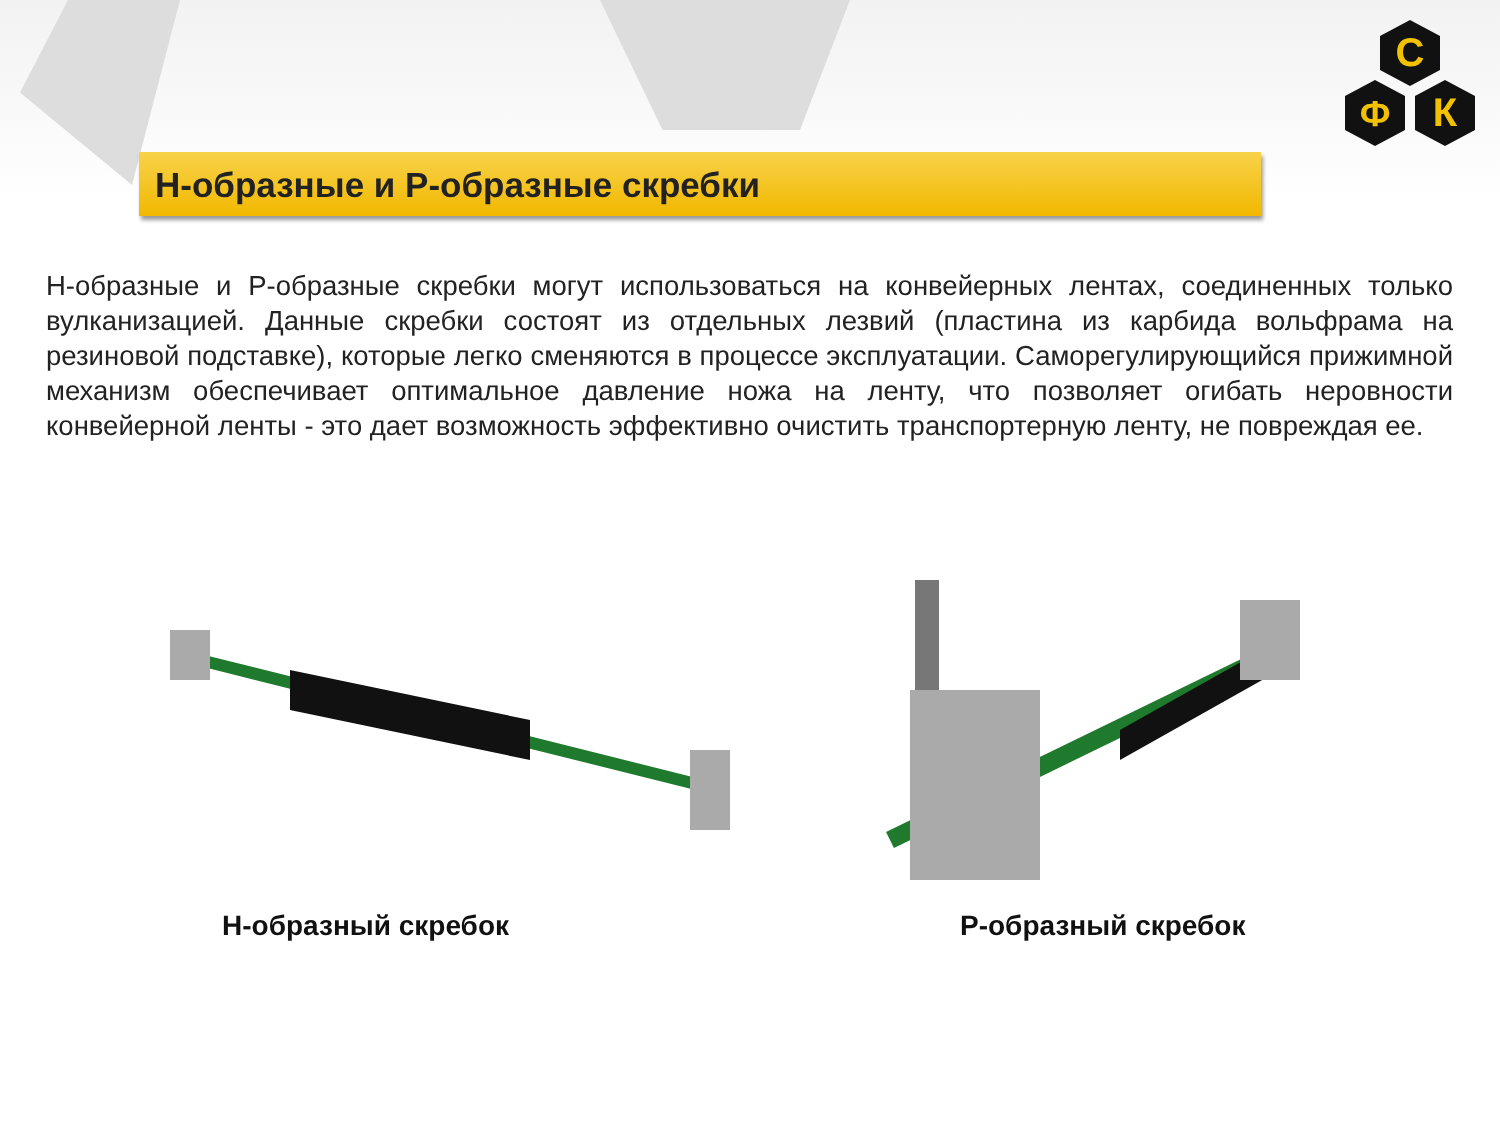Н-образные и Р-образные скребки
С
Ф
К
Н-образные и Р-образные скребки могут использоваться на конвейерных лентах, соединенных только вулканизацией. Данные скребки состоят из отдельных лезвий (пластина из карбида вольфрама на резиновой подставке), которые легко сменяются в процессе эксплуатации. Саморегулирующийся прижимной механизм обеспечивает оптимальное давление ножа на ленту, что позволяет огибать неровности конвейерной ленты - это дает возможность эффективно очистить транспортерную ленту, не повреждая ее.
Н-образный скребок Р-образный скребок